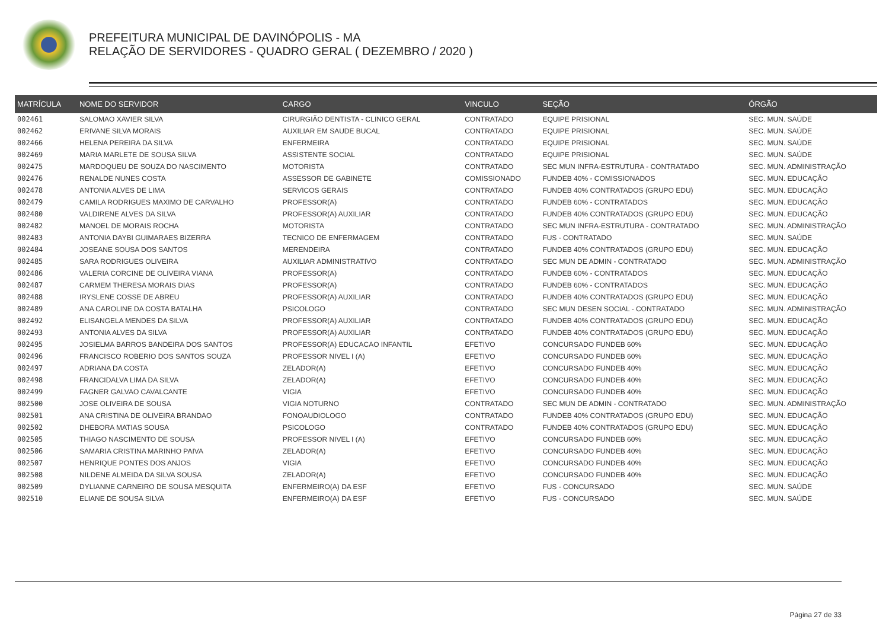PREFEITURA MUNICIPAL DE DAVINÓPOLIS - MA
RELAÇÃO DE SERVIDORES - QUADRO GERAL ( DEZEMBRO / 2020 )
| MATRÍCULA | NOME DO SERVIDOR | CARGO | VINCULO | SEÇÃO | ÓRGÃO |
| --- | --- | --- | --- | --- | --- |
| 002461 | SALOMAO XAVIER SILVA | CIRURGIÃO DENTISTA - CLINICO GERAL | CONTRATADO | EQUIPE PRISIONAL | SEC. MUN. SAÚDE |
| 002462 | ERIVANE SILVA MORAIS | AUXILIAR EM SAUDE BUCAL | CONTRATADO | EQUIPE PRISIONAL | SEC. MUN. SAÚDE |
| 002466 | HELENA PEREIRA DA SILVA | ENFERMEIRA | CONTRATADO | EQUIPE PRISIONAL | SEC. MUN. SAÚDE |
| 002469 | MARIA MARLETE DE SOUSA SILVA | ASSISTENTE SOCIAL | CONTRATADO | EQUIPE PRISIONAL | SEC. MUN. SAÚDE |
| 002475 | MARDOQUEU DE SOUZA DO NASCIMENTO | MOTORISTA | CONTRATADO | SEC MUN INFRA-ESTRUTURA - CONTRATADO | SEC. MUN. ADMINISTRAÇÃO |
| 002476 | RENALDE NUNES COSTA | ASSESSOR DE GABINETE | COMISSIONADO | FUNDEB 40% - COMISSIONADOS | SEC. MUN. EDUCAÇÃO |
| 002478 | ANTONIA ALVES DE LIMA | SERVICOS GERAIS | CONTRATADO | FUNDEB 40% CONTRATADOS (GRUPO EDU) | SEC. MUN. EDUCAÇÃO |
| 002479 | CAMILA RODRIGUES MAXIMO DE CARVALHO | PROFESSOR(A) | CONTRATADO | FUNDEB 60% - CONTRATADOS | SEC. MUN. EDUCAÇÃO |
| 002480 | VALDIRENE ALVES DA SILVA | PROFESSOR(A) AUXILIAR | CONTRATADO | FUNDEB 40% CONTRATADOS (GRUPO EDU) | SEC. MUN. EDUCAÇÃO |
| 002482 | MANOEL DE MORAIS ROCHA | MOTORISTA | CONTRATADO | SEC MUN INFRA-ESTRUTURA - CONTRATADO | SEC. MUN. ADMINISTRAÇÃO |
| 002483 | ANTONIA DAYBI GUIMARAES BIZERRA | TECNICO DE ENFERMAGEM | CONTRATADO | FUS - CONTRATADO | SEC. MUN. SAÚDE |
| 002484 | JOSEANE SOUSA DOS SANTOS | MERENDEIRA | CONTRATADO | FUNDEB 40% CONTRATADOS (GRUPO EDU) | SEC. MUN. EDUCAÇÃO |
| 002485 | SARA RODRIGUES OLIVEIRA | AUXILIAR ADMINISTRATIVO | CONTRATADO | SEC MUN DE ADMIN - CONTRATADO | SEC. MUN. ADMINISTRAÇÃO |
| 002486 | VALERIA CORCINE DE OLIVEIRA VIANA | PROFESSOR(A) | CONTRATADO | FUNDEB 60% - CONTRATADOS | SEC. MUN. EDUCAÇÃO |
| 002487 | CARMEM THERESA MORAIS DIAS | PROFESSOR(A) | CONTRATADO | FUNDEB 60% - CONTRATADOS | SEC. MUN. EDUCAÇÃO |
| 002488 | IRYSLENE COSSE DE ABREU | PROFESSOR(A) AUXILIAR | CONTRATADO | FUNDEB 40% CONTRATADOS (GRUPO EDU) | SEC. MUN. EDUCAÇÃO |
| 002489 | ANA CAROLINE DA COSTA BATALHA | PSICOLOGO | CONTRATADO | SEC MUN DESEN SOCIAL - CONTRATADO | SEC. MUN. ADMINISTRAÇÃO |
| 002492 | ELISANGELA MENDES DA SILVA | PROFESSOR(A) AUXILIAR | CONTRATADO | FUNDEB 40% CONTRATADOS (GRUPO EDU) | SEC. MUN. EDUCAÇÃO |
| 002493 | ANTONIA ALVES DA SILVA | PROFESSOR(A) AUXILIAR | CONTRATADO | FUNDEB 40% CONTRATADOS (GRUPO EDU) | SEC. MUN. EDUCAÇÃO |
| 002495 | JOSIELMA BARROS BANDEIRA DOS SANTOS | PROFESSOR(A) EDUCACAO INFANTIL | EFETIVO | CONCURSADO FUNDEB 60% | SEC. MUN. EDUCAÇÃO |
| 002496 | FRANCISCO ROBERIO DOS SANTOS SOUZA | PROFESSOR NIVEL I (A) | EFETIVO | CONCURSADO FUNDEB 60% | SEC. MUN. EDUCAÇÃO |
| 002497 | ADRIANA DA COSTA | ZELADOR(A) | EFETIVO | CONCURSADO FUNDEB 40% | SEC. MUN. EDUCAÇÃO |
| 002498 | FRANCIDALVA LIMA DA SILVA | ZELADOR(A) | EFETIVO | CONCURSADO FUNDEB 40% | SEC. MUN. EDUCAÇÃO |
| 002499 | FAGNER GALVAO CAVALCANTE | VIGIA | EFETIVO | CONCURSADO FUNDEB 40% | SEC. MUN. EDUCAÇÃO |
| 002500 | JOSE OLIVEIRA DE SOUSA | VIGIA NOTURNO | CONTRATADO | SEC MUN DE ADMIN - CONTRATADO | SEC. MUN. ADMINISTRAÇÃO |
| 002501 | ANA CRISTINA DE OLIVEIRA BRANDAO | FONOAUDIOLOGO | CONTRATADO | FUNDEB 40% CONTRATADOS (GRUPO EDU) | SEC. MUN. EDUCAÇÃO |
| 002502 | DHEBORA MATIAS SOUSA | PSICOLOGO | CONTRATADO | FUNDEB 40% CONTRATADOS (GRUPO EDU) | SEC. MUN. EDUCAÇÃO |
| 002505 | THIAGO NASCIMENTO DE SOUSA | PROFESSOR NIVEL I (A) | EFETIVO | CONCURSADO FUNDEB 60% | SEC. MUN. EDUCAÇÃO |
| 002506 | SAMARIA CRISTINA MARINHO PAIVA | ZELADOR(A) | EFETIVO | CONCURSADO FUNDEB 40% | SEC. MUN. EDUCAÇÃO |
| 002507 | HENRIQUE PONTES DOS ANJOS | VIGIA | EFETIVO | CONCURSADO FUNDEB 40% | SEC. MUN. EDUCAÇÃO |
| 002508 | NILDENE ALMEIDA DA SILVA SOUSA | ZELADOR(A) | EFETIVO | CONCURSADO FUNDEB 40% | SEC. MUN. EDUCAÇÃO |
| 002509 | DYLIANNE CARNEIRO DE SOUSA MESQUITA | ENFERMEIRO(A) DA ESF | EFETIVO | FUS - CONCURSADO | SEC. MUN. SAÚDE |
| 002510 | ELIANE DE SOUSA SILVA | ENFERMEIRO(A) DA ESF | EFETIVO | FUS - CONCURSADO | SEC. MUN. SAÚDE |
Página 27 de 33